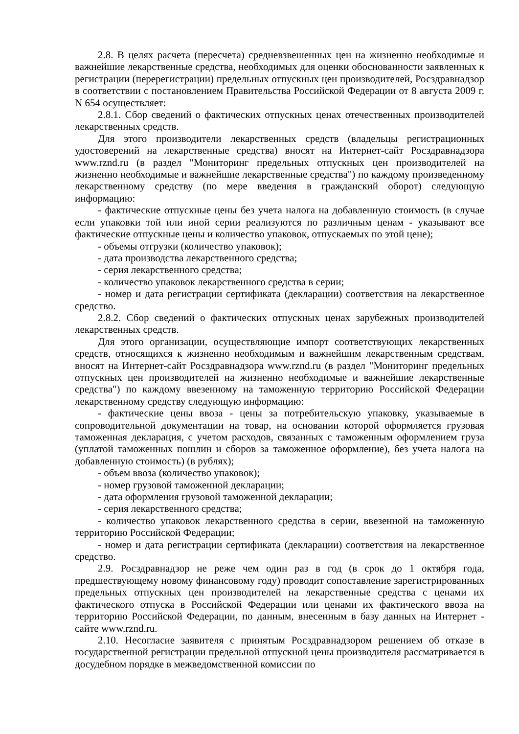2.8. В целях расчета (пересчета) средневзвешенных цен на жизненно необходимые и важнейшие лекарственные средства, необходимых для оценки обоснованности заявленных к регистрации (перерегистрации) предельных отпускных цен производителей, Росздравнадзор в соответствии с постановлением Правительства Российской Федерации от 8 августа 2009 г. N 654 осуществляет:
2.8.1. Сбор сведений о фактических отпускных ценах отечественных производителей лекарственных средств.
Для этого производители лекарственных средств (владельцы регистрационных удостоверений на лекарственные средства) вносят на Интернет-сайт Росздравнадзора www.rznd.ru (в раздел "Мониторинг предельных отпускных цен производителей на жизненно необходимые и важнейшие лекарственные средства") по каждому произведенному лекарственному средству (по мере введения в гражданский оборот) следующую информацию:
- фактические отпускные цены без учета налога на добавленную стоимость (в случае если упаковки той или иной серии реализуются по различным ценам - указывают все фактические отпускные цены и количество упаковок, отпускаемых по этой цене);
- объемы отгрузки (количество упаковок);
- дата производства лекарственного средства;
- серия лекарственного средства;
- количество упаковок лекарственного средства в серии;
- номер и дата регистрации сертификата (декларации) соответствия на лекарственное средство.
2.8.2. Сбор сведений о фактических отпускных ценах зарубежных производителей лекарственных средств.
Для этого организации, осуществляющие импорт соответствующих лекарственных средств, относящихся к жизненно необходимым и важнейшим лекарственным средствам, вносят на Интернет-сайт Росздравнадзора www.rznd.ru (в раздел "Мониторинг предельных отпускных цен производителей на жизненно необходимые и важнейшие лекарственные средства") по каждому ввезенному на таможенную территорию Российской Федерации лекарственному средству следующую информацию:
- фактические цены ввоза - цены за потребительскую упаковку, указываемые в сопроводительной документации на товар, на основании которой оформляется грузовая таможенная декларация, с учетом расходов, связанных с таможенным оформлением груза (уплатой таможенных пошлин и сборов за таможенное оформление), без учета налога на добавленную стоимость) (в рублях);
- объем ввоза (количество упаковок);
- номер грузовой таможенной декларации;
- дата оформления грузовой таможенной декларации;
- серия лекарственного средства;
- количество упаковок лекарственного средства в серии, ввезенной на таможенную территорию Российской Федерации;
- номер и дата регистрации сертификата (декларации) соответствия на лекарственное средство.
2.9. Росздравнадзор не реже чем один раз в год (в срок до 1 октября года, предшествующему новому финансовому году) проводит сопоставление зарегистрированных предельных отпускных цен производителей на лекарственные средства с ценами их фактического отпуска в Российской Федерации или ценами их фактического ввоза на территорию Российской Федерации, по данным, внесенным в базу данных на Интернет - сайте www.rznd.ru.
2.10. Несогласие заявителя с принятым Росздравнадзором решением об отказе в государственной регистрации предельной отпускной цены производителя рассматривается в досудебном порядке в межведомственной комиссии по